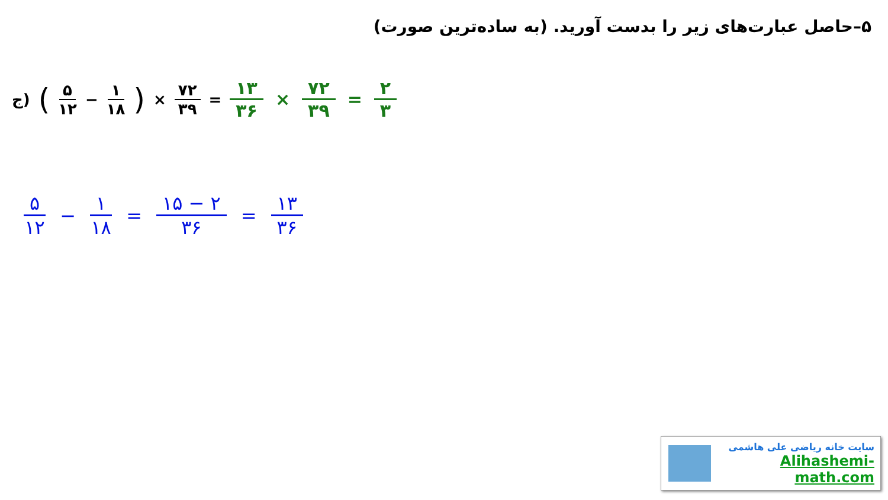۵–حاصل عبارت‌های زیر را بدست آورید. (به ساده‌ترین صورت)
ج) ( ۵ ۱۲ − ۱ ۱۸) × ۷۲ ۳۹ = ۱۳ ۳۶ × ۷۲ ۳۹ = ۲ ۳
۵ ۱۲ − ۱ ۱۸ = ۱۵ − ۲ ۳۶ = ۱۳ ۳۶
سایت خانه ریاضی علی هاشمی
Alihashemi-math.com